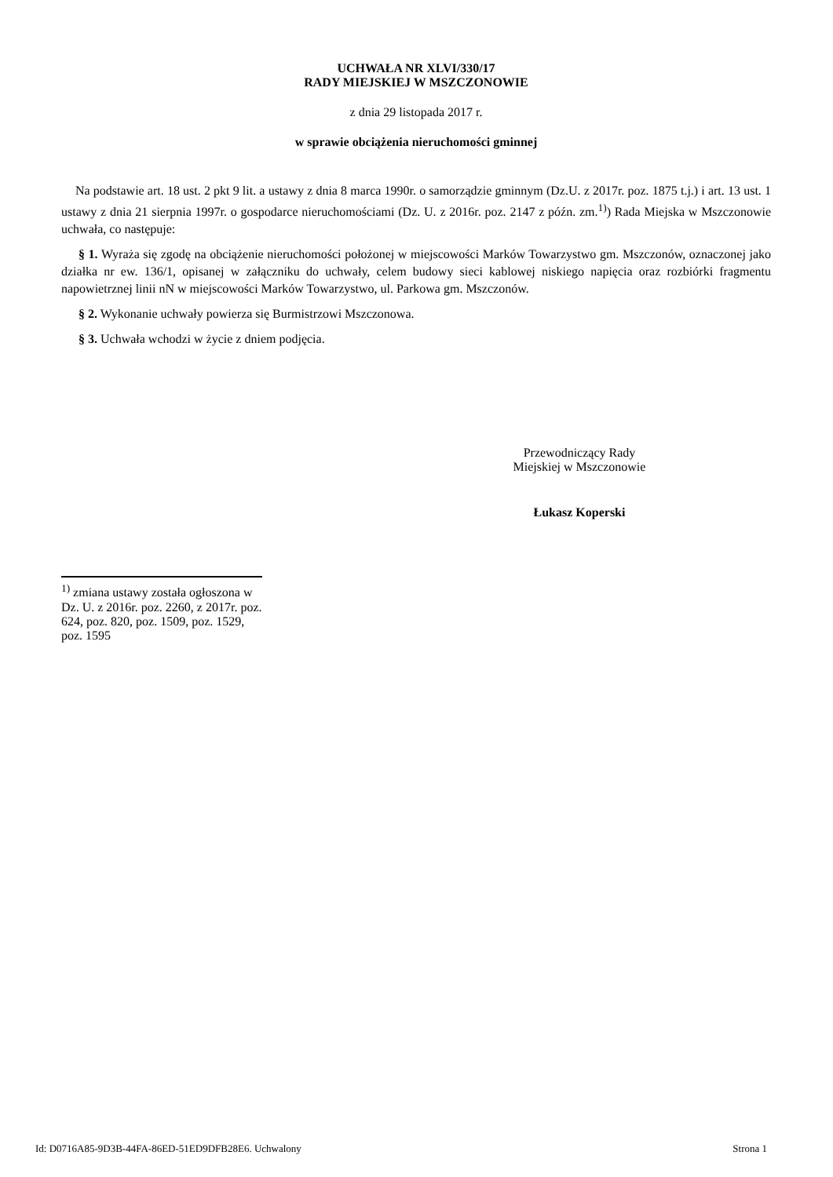UCHWAŁA NR XLVI/330/17
RADY MIEJSKIEJ W MSZCZONOWIE
z dnia 29 listopada 2017 r.
w sprawie obciążenia nieruchomości gminnej
Na podstawie art. 18 ust. 2 pkt 9 lit. a ustawy z dnia 8 marca 1990r. o samorządzie gminnym (Dz.U. z 2017r. poz. 1875 t.j.) i art. 13 ust. 1 ustawy z dnia 21 sierpnia 1997r. o gospodarce nieruchomościami (Dz. U. z 2016r. poz. 2147 z późn. zm.<sup>1)</sup>) Rada Miejska w Mszczonowie uchwała, co następuje:
§ 1. Wyraża się zgodę na obciążenie nieruchomości położonej w miejscowości Marków Towarzystwo gm. Mszczonów, oznaczonej jako działka nr ew. 136/1, opisanej w załączniku do uchwały, celem budowy sieci kablowej niskiego napięcia oraz rozbiórki fragmentu napowietrznej linii nN w miejscowości Marków Towarzystwo, ul. Parkowa gm. Mszczonów.
§ 2. Wykonanie uchwały powierza się Burmistrzowi Mszczonowa.
§ 3. Uchwała wchodzi w życie z dniem podjęcia.
Przewodniczący Rady
Miejskiej w Mszczonowie
Łukasz Koperski
<sup>1)</sup> zmiana ustawy została ogłoszona w Dz. U. z 2016r. poz. 2260, z 2017r. poz. 624, poz. 820, poz. 1509, poz. 1529, poz. 1595
Id: D0716A85-9D3B-44FA-86ED-51ED9DFB28E6. Uchwalony Strona 1